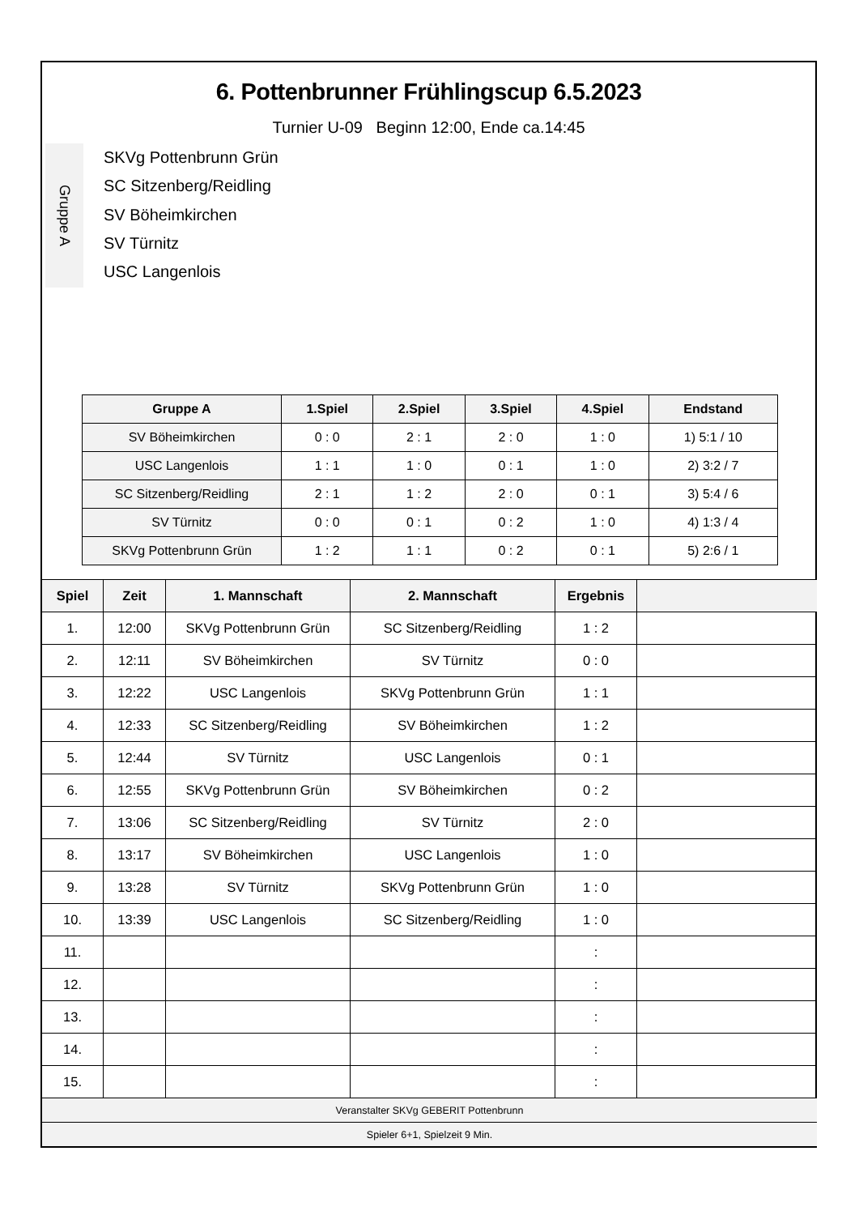6. Pottenbrunner Frühlingscup 6.5.2023
Turnier U-09 Beginn 12:00, Ende ca.14:45
Gruppe A
SKVg Pottenbrunn Grün
SC Sitzenberg/Reidling
SV Böheimkirchen
SV Türnitz
USC Langenlois
| Gruppe A | 1.Spiel | 2.Spiel | 3.Spiel | 4.Spiel | Endstand |
| --- | --- | --- | --- | --- | --- |
| SV Böheimkirchen | 0 : 0 | 2 : 1 | 2 : 0 | 1 : 0 | 1) 5:1 / 10 |
| USC Langenlois | 1 : 1 | 1 : 0 | 0 : 1 | 1 : 0 | 2) 3:2 / 7 |
| SC Sitzenberg/Reidling | 2 : 1 | 1 : 2 | 2 : 0 | 0 : 1 | 3) 5:4 / 6 |
| SV Türnitz | 0 : 0 | 0 : 1 | 0 : 2 | 1 : 0 | 4) 1:3 / 4 |
| SKVg Pottenbrunn Grün | 1 : 2 | 1 : 1 | 0 : 2 | 0 : 1 | 5) 2:6 / 1 |
| Spiel | Zeit | 1. Mannschaft | 2. Mannschaft | Ergebnis | |
| --- | --- | --- | --- | --- | --- |
| 1. | 12:00 | SKVg Pottenbrunn Grün | SC Sitzenberg/Reidling | 1 : 2 | |
| 2. | 12:11 | SV Böheimkirchen | SV Türnitz | 0 : 0 | |
| 3. | 12:22 | USC Langenlois | SKVg Pottenbrunn Grün | 1 : 1 | |
| 4. | 12:33 | SC Sitzenberg/Reidling | SV Böheimkirchen | 1 : 2 | |
| 5. | 12:44 | SV Türnitz | USC Langenlois | 0 : 1 | |
| 6. | 12:55 | SKVg Pottenbrunn Grün | SV Böheimkirchen | 0 : 2 | |
| 7. | 13:06 | SC Sitzenberg/Reidling | SV Türnitz | 2 : 0 | |
| 8. | 13:17 | SV Böheimkirchen | USC Langenlois | 1 : 0 | |
| 9. | 13:28 | SV Türnitz | SKVg Pottenbrunn Grün | 1 : 0 | |
| 10. | 13:39 | USC Langenlois | SC Sitzenberg/Reidling | 1 : 0 | |
| 11. | | | | : | |
| 12. | | | | : | |
| 13. | | | | : | |
| 14. | | | | : | |
| 15. | | | | : | |
| Veranstalter SKVg GEBERIT Pottenbrunn | | | | | |
| Spieler 6+1, Spielzeit 9 Min. | | | | | |